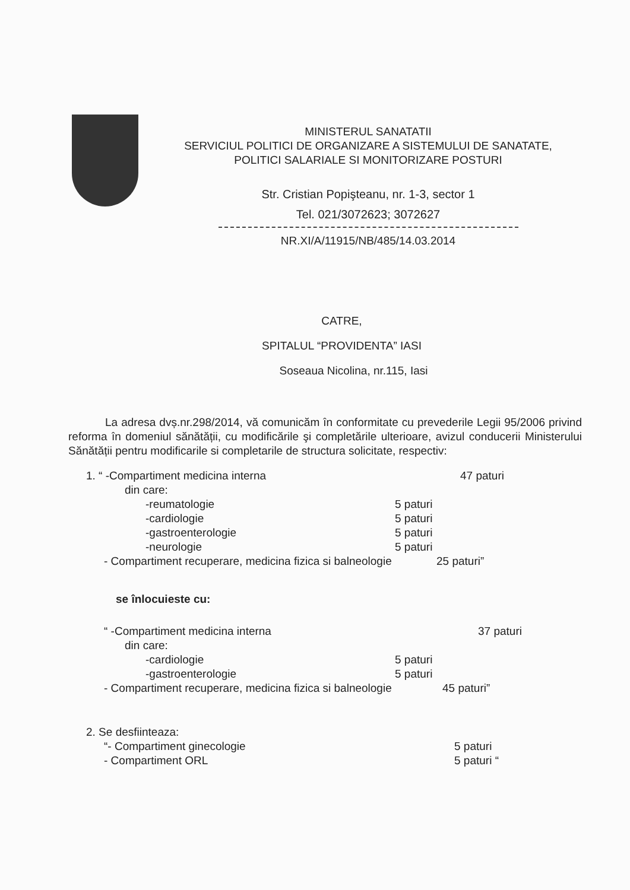MINISTERUL SANATATII
SERVICIUL POLITICI DE ORGANIZARE A SISTEMULUI DE SANATATE,
POLITICI SALARIALE SI MONITORIZARE POSTURI
Str. Cristian Popişteanu, nr. 1-3, sector 1
Tel. 021/3072623; 3072627
NR.XI/A/11915/NB/485/14.03.2014
CATRE,
SPITALUL “PROVIDENTA” IASI
Soseaua Nicolina, nr.115, Iasi
La adresa dvș.nr.298/2014, vă comunicăm în conformitate cu prevederile Legii 95/2006 privind reforma în domeniul sănătății, cu modificările şi completările ulterioare, avizul conducerii Ministerului Sănătății pentru modificarile si completarile de structura solicitate, respectiv:
1. “ -Compartiment medicina interna 47 paturi
din care:
-reumatologie 5 paturi
-cardiologie 5 paturi
-gastroenterologie 5 paturi
-neurologie 5 paturi
- Compartiment recuperare, medicina fizica si balneologie 25 paturi”
se înlocuieste cu:
“ -Compartiment medicina interna 37 paturi
din care:
-cardiologie 5 paturi
-gastroenterologie 5 paturi
- Compartiment recuperare, medicina fizica si balneologie 45 paturi”
2. Se desfiinteaza:
“- Compartiment ginecologie 5 paturi
- Compartiment ORL 5 paturi “